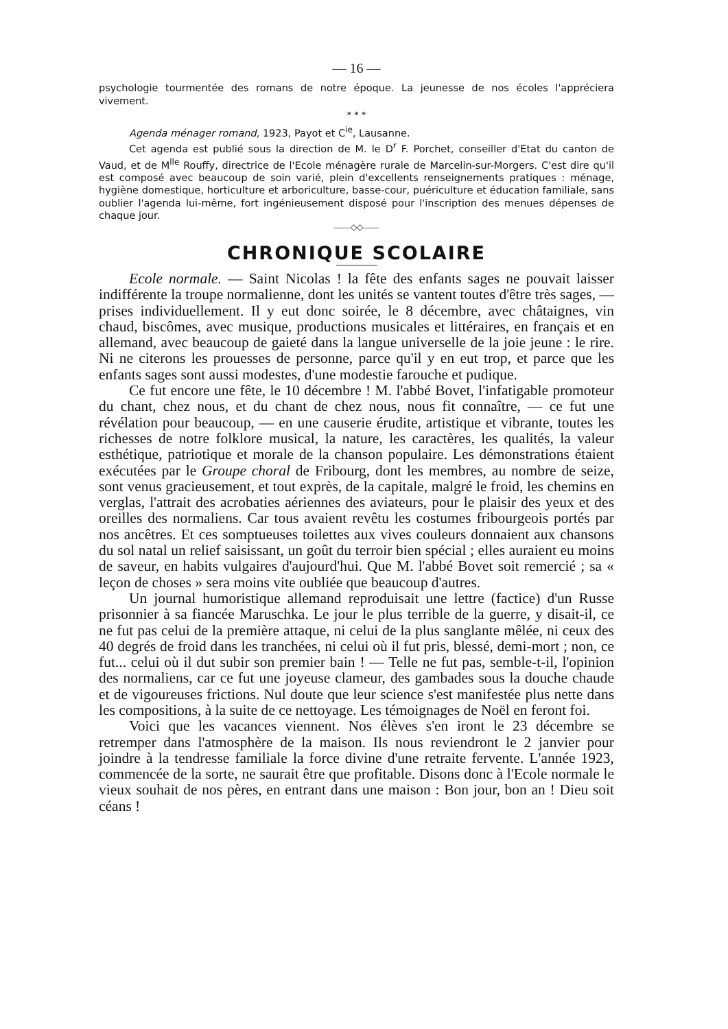— 16 —
psychologie tourmentée des romans de notre époque. La jeunesse de nos écoles l'appréciera vivement.
* * *
Agenda ménager romand, 1923, Payot et C<sup>ie</sup>, Lausanne.
Cet agenda est publié sous la direction de M. le D<sup>r</sup> F. Porchet, conseiller d'Etat du canton de Vaud, et de M<sup>lle</sup> Rouffy, directrice de l'Ecole ménagère rurale de Marcelin-sur-Morgers. C'est dire qu'il est composé avec beaucoup de soin varié, plein d'excellents renseignements pratiques : ménage, hygiène domestique, horticulture et arboriculture, basse-cour, puériculture et éducation familiale, sans oublier l'agenda lui-même, fort ingénieusement disposé pour l'inscription des menues dépenses de chaque jour.
——◇◇——
CHRONIQUE SCOLAIRE
Ecole normale. — Saint Nicolas ! la fête des enfants sages ne pouvait laisser indifférente la troupe normalienne, dont les unités se vantent toutes d'être très sages, — prises individuellement. Il y eut donc soirée, le 8 décembre, avec châtaignes, vin chaud, biscômes, avec musique, productions musicales et littéraires, en français et en allemand, avec beaucoup de gaieté dans la langue universelle de la joie jeune : le rire. Ni ne citerons les prouesses de personne, parce qu'il y en eut trop, et parce que les enfants sages sont aussi modestes, d'une modestie farouche et pudique.
Ce fut encore une fête, le 10 décembre ! M. l'abbé Bovet, l'infatigable promoteur du chant, chez nous, et du chant de chez nous, nous fit connaître, — ce fut une révélation pour beaucoup, — en une causerie érudite, artistique et vibrante, toutes les richesses de notre folklore musical, la nature, les caractères, les qualités, la valeur esthétique, patriotique et morale de la chanson populaire. Les démonstrations étaient exécutées par le Groupe choral de Fribourg, dont les membres, au nombre de seize, sont venus gracieusement, et tout exprès, de la capitale, malgré le froid, les chemins en verglas, l'attrait des acrobaties aériennes des aviateurs, pour le plaisir des yeux et des oreilles des normaliens. Car tous avaient revêtu les costumes fribourgeois portés par nos ancêtres. Et ces somptueuses toilettes aux vives couleurs donnaient aux chansons du sol natal un relief saisissant, un goût du terroir bien spécial ; elles auraient eu moins de saveur, en habits vulgaires d'aujourd'hui. Que M. l'abbé Bovet soit remercié ; sa « leçon de choses » sera moins vite oubliée que beaucoup d'autres.
Un journal humoristique allemand reproduisait une lettre (factice) d'un Russe prisonnier à sa fiancée Maruschka. Le jour le plus terrible de la guerre, y disait-il, ce ne fut pas celui de la première attaque, ni celui de la plus sanglante mêlée, ni ceux des 40 degrés de froid dans les tranchées, ni celui où il fut pris, blessé, demi-mort ; non, ce fut... celui où il dut subir son premier bain ! — Telle ne fut pas, semble-t-il, l'opinion des normaliens, car ce fut une joyeuse clameur, des gambades sous la douche chaude et de vigoureuses frictions. Nul doute que leur science s'est manifestée plus nette dans les compositions, à la suite de ce nettoyage. Les témoignages de Noël en feront foi.
Voici que les vacances viennent. Nos élèves s'en iront le 23 décembre se retremper dans l'atmosphère de la maison. Ils nous reviendront le 2 janvier pour joindre à la tendresse familiale la force divine d'une retraite fervente. L'année 1923, commencée de la sorte, ne saurait être que profitable. Disons donc à l'Ecole normale le vieux souhait de nos pères, en entrant dans une maison : Bon jour, bon an ! Dieu soit céans !